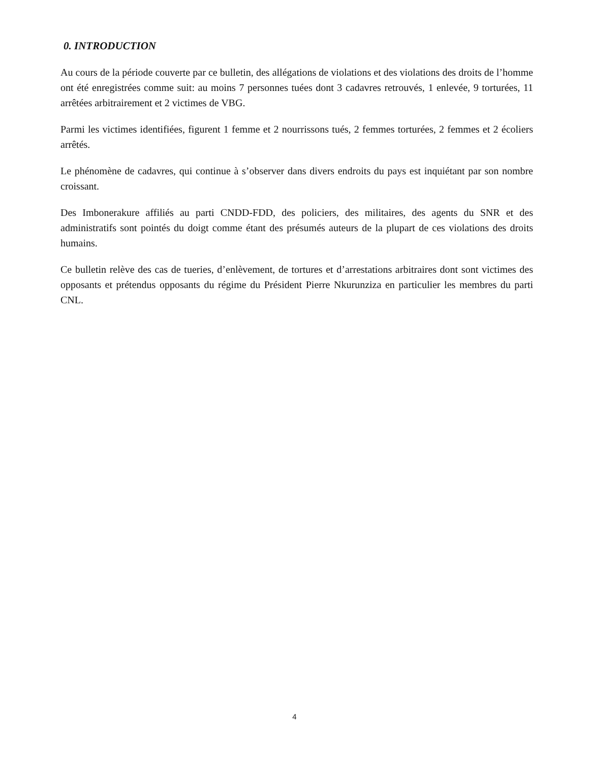0. INTRODUCTION
Au cours de la période couverte par ce bulletin, des allégations de violations et des violations des droits de l’homme ont été enregistrées comme suit: au moins 7 personnes tuées dont 3 cadavres retrouvés, 1 enlevée, 9 torturées, 11 arrêtées arbitrairement et 2 victimes de VBG.
Parmi les victimes identifiées, figurent 1 femme et 2 nourrissons tués, 2 femmes torturées, 2 femmes et 2 écoliers arrêtés.
Le phénomène de cadavres, qui continue à s’observer dans divers endroits du pays est inquiétant par son nombre croissant.
Des Imbonerakure affiliés au parti CNDD-FDD, des policiers, des militaires, des agents du SNR et des administratifs sont pointés du doigt comme étant des présumés auteurs de la plupart de ces violations des droits humains.
Ce bulletin relève des cas de tueries, d’enlèvement, de tortures et d’arrestations arbitraires dont sont victimes des opposants et prétendus opposants du régime du Président Pierre Nkurunziza en particulier les membres du parti CNL.
4